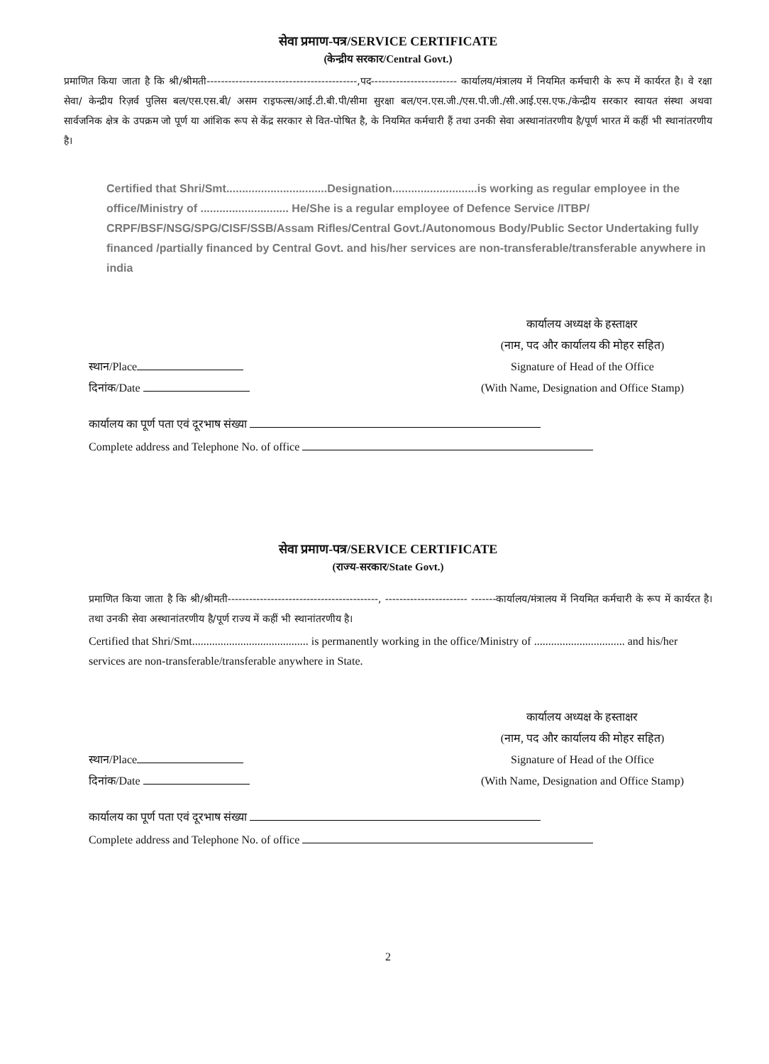सेवा प्रमाण-पत्र/SERVICE CERTIFICATE
(केन्द्रीय सरकार/Central Govt.)
प्रमाणित किया जाता है कि श्री/श्रीमती------------------------------------------,पद------------------------ कार्यालय/मंत्रालय में नियमित कर्मचारी के रूप में कार्यरत है। वे रक्षा सेवा/ केन्द्रीय रिज़र्व पुलिस बल/एस.एस.बी/ असम राइफल्स/आई.टी.बी.पी/सीमा सुरक्षा बल/एन.एस.जी./एस.पी.जी./सी.आई.एस.एफ./केन्द्रीय सरकार स्वायत संस्था अथवा सार्वजनिक क्षेत्र के उपक्रम जो पूर्ण या आंशिक रूप से केंद्र सरकार से वित-पोषित है, के नियमित कर्मचारी हैं तथा उनकी सेवा अस्थानांतरणीय है/पूर्ण भारत में कहीं भी स्थानांतरणीय है।
Certified that Shri/Smt................................Designation...........................is working as regular employee in the office/Ministry of ............................ He/She is a regular employee of Defence Service /ITBP/ CRPF/BSF/NSG/SPG/CISF/SSB/Assam Rifles/Central Govt./Autonomous Body/Public Sector Undertaking fully financed /partially financed by Central Govt. and his/her services are non-transferable/transferable anywhere in india
स्थान/Place
दिनांक/Date
कार्यालय अध्यक्ष के हस्ताक्षर
(नाम, पद और कार्यालय की मोहर सहित)
Signature of Head of the Office
(With Name, Designation and Office Stamp)
कार्यालय का पूर्ण पता एवं दूरभाष संख्या
Complete address and Telephone No. of office
सेवा प्रमाण-पत्र/SERVICE CERTIFICATE
(राज्य-सरकार/State Govt.)
प्रमाणित किया जाता है कि श्री/श्रीमती------------------------------------------, ----------------------- -------कार्यालय/मंत्रालय में नियमित कर्मचारी के रूप में कार्यरत है। तथा उनकी सेवा अस्थानांतरणीय है/पूर्ण राज्य में कहीं भी स्थानांतरणीय है।
Certified that Shri/Smt......................................... is permanently working in the office/Ministry of ................................ and his/her services are non-transferable/transferable anywhere in State.
स्थान/Place
दिनांक/Date
कार्यालय अध्यक्ष के हस्ताक्षर
(नाम, पद और कार्यालय की मोहर सहित)
Signature of Head of the Office
(With Name, Designation and Office Stamp)
कार्यालय का पूर्ण पता एवं दूरभाष संख्या
Complete address and Telephone No. of office
2